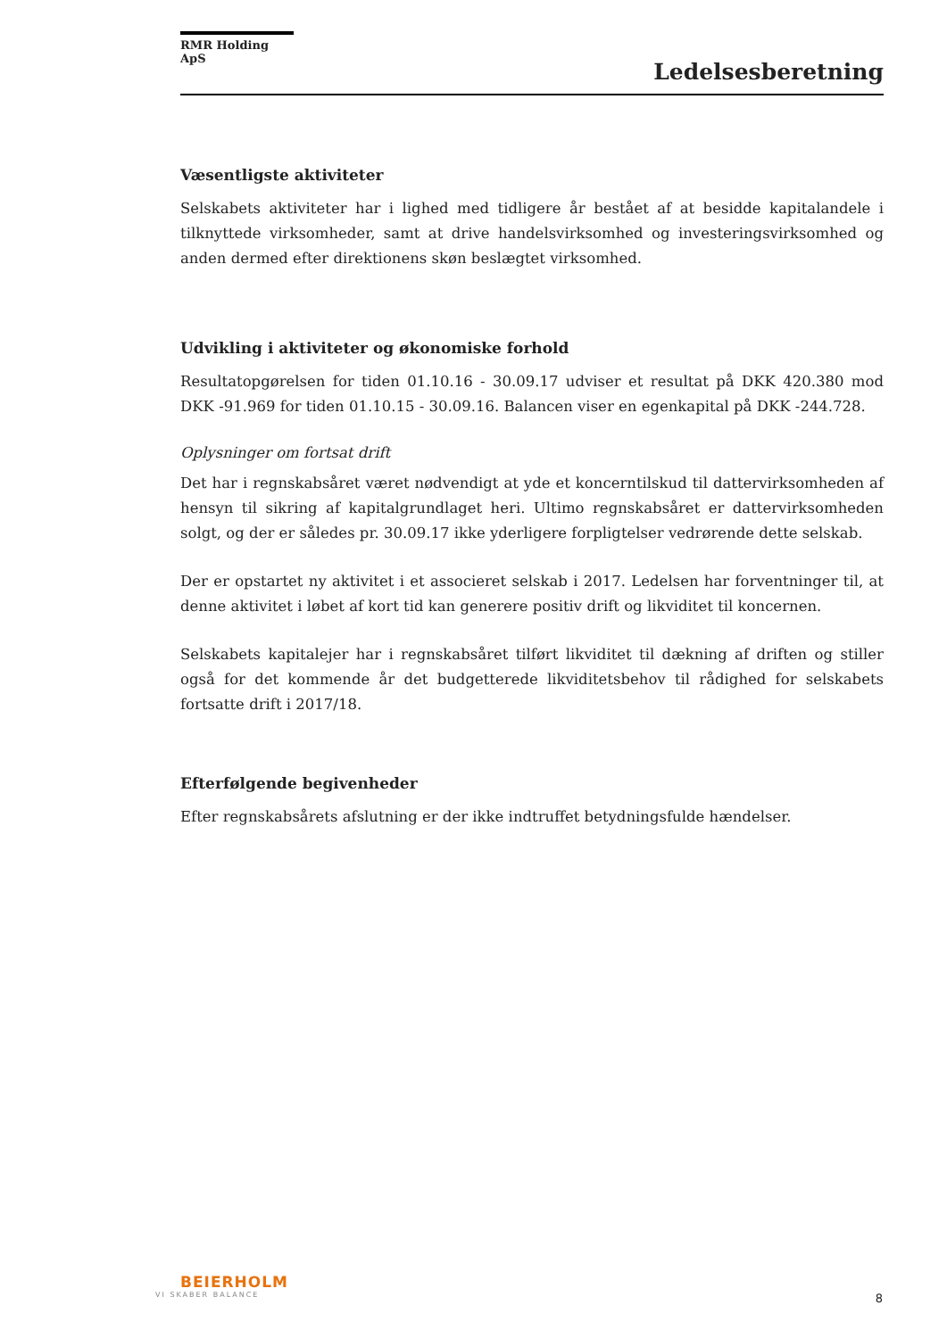RMR Holding ApS
Ledelsesberetning
Væsentligste aktiviteter
Selskabets aktiviteter har i lighed med tidligere år bestået af at besidde kapitalandele i tilknyttede virksomheder, samt at drive handelsvirksomhed og investeringsvirksomhed og anden dermed efter direktionens skøn beslægtet virksomhed.
Udvikling i aktiviteter og økonomiske forhold
Resultatopgørelsen for tiden 01.10.16 - 30.09.17 udviser et resultat på DKK 420.380 mod DKK -91.969 for tiden 01.10.15 - 30.09.16. Balancen viser en egenkapital på DKK -244.728.
Oplysninger om fortsat drift
Det har i regnskabsåret været nødvendigt at yde et koncerntilskud til dattervirksomheden af hensyn til sikring af kapitalgrundlaget heri. Ultimo regnskabsåret er dattervirksomheden solgt, og der er således pr. 30.09.17 ikke yderligere forpligtelser vedrørende dette selskab.
Der er opstartet ny aktivitet i et associeret selskab i 2017. Ledelsen har forventninger til, at denne aktivitet i løbet af kort tid kan generere positiv drift og likviditet til koncernen.
Selskabets kapitalejer har i regnskabsåret tilført likviditet til dækning af driften og stiller også for det kommende år det budgetterede likviditetsbehov til rådighed for selskabets fortsatte drift i 2017/18.
Efterfølgende begivenheder
Efter regnskabsårets afslutning er der ikke indtruffet betydningsfulde hændelser.
BEIERHOLM
VI SKABER BALANCE
8